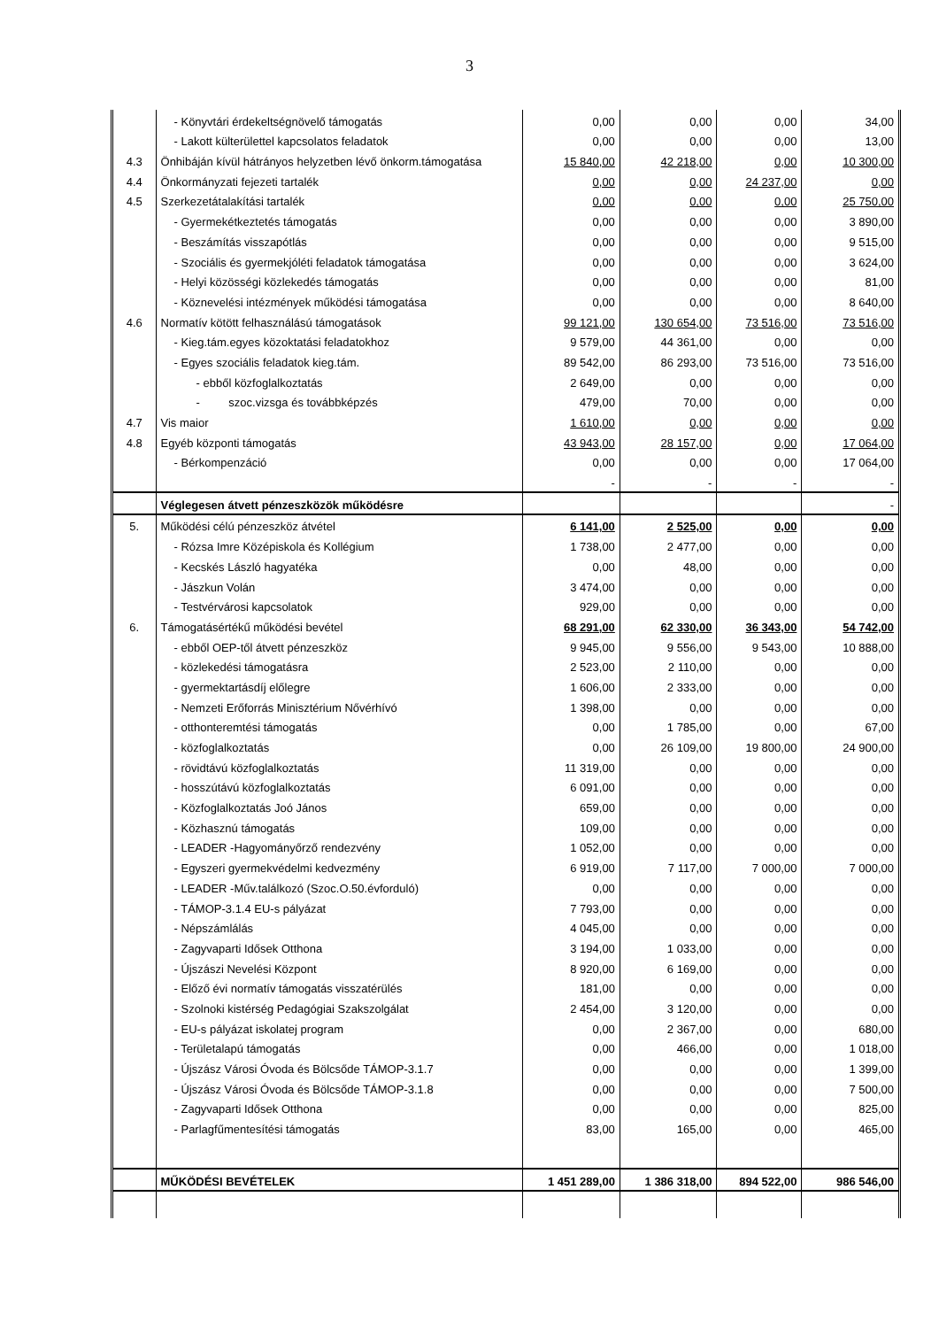3
| | - Könyvtári érdekeltségnövelő támogatás | 0,00 | 0,00 | 0,00 | 34,00 |
| | - Lakott külterülettel kapcsolatos feladatok | 0,00 | 0,00 | 0,00 | 13,00 |
| 4.3 | Önhibáján kívül hátrányos helyzetben lévő önkorm.támogatása | 15 840,00 | 42 218,00 | 0,00 | 10 300,00 |
| 4.4 | Önkormányzati fejezeti tartalék | 0,00 | 0,00 | 24 237,00 | 0,00 |
| 4.5 | Szerkezetátalakítási tartalék | 0,00 | 0,00 | 0,00 | 25 750,00 |
| | - Gyermekétkeztetés támogatás | 0,00 | 0,00 | 0,00 | 3 890,00 |
| | - Beszámítás visszapótlás | 0,00 | 0,00 | 0,00 | 9 515,00 |
| | - Szociális és gyermekjóléti feladatok támogatása | 0,00 | 0,00 | 0,00 | 3 624,00 |
| | - Helyi közösségi közlekedés támogatás | 0,00 | 0,00 | 0,00 | 81,00 |
| | - Köznevelési intézmények működési támogatása | 0,00 | 0,00 | 0,00 | 8 640,00 |
| 4.6 | Normatív kötött felhasználású támogatások | 99 121,00 | 130 654,00 | 73 516,00 | 73 516,00 |
| | - Kieg.tám.egyes közoktatási feladatokhoz | 9 579,00 | 44 361,00 | 0,00 | 0,00 |
| | - Egyes szociális feladatok kieg.tám. | 89 542,00 | 86 293,00 | 73 516,00 | 73 516,00 |
| | - ebből közfoglalkoztatás | 2 649,00 | 0,00 | 0,00 | 0,00 |
| | - szoc.vizsga és továbbképzés | 479,00 | 70,00 | 0,00 | 0,00 |
| 4.7 | Vis maior | 1 610,00 | 0,00 | 0,00 | 0,00 |
| 4.8 | Egyéb központi támogatás | 43 943,00 | 28 157,00 | 0,00 | 17 064,00 |
| | - Bérkompenzáció | 0,00 | 0,00 | 0,00 | 17 064,00 |
| | | - | - | - | - |
| | Véglegesen átvett pénzeszközök működésre | | | | - |
| 5. | Működési célú pénzeszköz átvétel | 6 141,00 | 2 525,00 | 0,00 | 0,00 |
| | - Rózsa Imre Középiskola és Kollégium | 1 738,00 | 2 477,00 | 0,00 | 0,00 |
| | - Kecskés László hagyatéka | 0,00 | 48,00 | 0,00 | 0,00 |
| | - Jászkun Volán | 3 474,00 | 0,00 | 0,00 | 0,00 |
| | - Testvérvárosi kapcsolatok | 929,00 | 0,00 | 0,00 | 0,00 |
| 6. | Támogatásértékű működési bevétel | 68 291,00 | 62 330,00 | 36 343,00 | 54 742,00 |
| | - ebből OEP-től átvett pénzeszköz | 9 945,00 | 9 556,00 | 9 543,00 | 10 888,00 |
| | - közlekedési támogatásra | 2 523,00 | 2 110,00 | 0,00 | 0,00 |
| | - gyermektartásdíj előlegre | 1 606,00 | 2 333,00 | 0,00 | 0,00 |
| | - Nemzeti Erőforrás Minisztérium Nővérhívó | 1 398,00 | 0,00 | 0,00 | 0,00 |
| | - otthonteremtési támogatás | 0,00 | 1 785,00 | 0,00 | 67,00 |
| | - közfoglalkoztatás | 0,00 | 26 109,00 | 19 800,00 | 24 900,00 |
| | - rövidtávú közfoglalkoztatás | 11 319,00 | 0,00 | 0,00 | 0,00 |
| | - hosszútávú közfoglalkoztatás | 6 091,00 | 0,00 | 0,00 | 0,00 |
| | - Közfoglalkoztatás Joó János | 659,00 | 0,00 | 0,00 | 0,00 |
| | - Közhasznú támogatás | 109,00 | 0,00 | 0,00 | 0,00 |
| | - LEADER -Hagyományőrző rendezvény | 1 052,00 | 0,00 | 0,00 | 0,00 |
| | - Egyszeri gyermekvédelmi kedvezmény | 6 919,00 | 7 117,00 | 7 000,00 | 7 000,00 |
| | - LEADER -Műv.találkozó (Szoc.O.50.évforduló) | 0,00 | 0,00 | 0,00 | 0,00 |
| | - TÁMOP-3.1.4 EU-s pályázat | 7 793,00 | 0,00 | 0,00 | 0,00 |
| | - Népszámlálás | 4 045,00 | 0,00 | 0,00 | 0,00 |
| | - Zagyvaparti Idősek Otthona | 3 194,00 | 1 033,00 | 0,00 | 0,00 |
| | - Újszászi Nevelési Központ | 8 920,00 | 6 169,00 | 0,00 | 0,00 |
| | - Előző évi normatív támogatás visszatérülés | 181,00 | 0,00 | 0,00 | 0,00 |
| | - Szolnoki kistérség Pedagógiai Szakszolgálat | 2 454,00 | 3 120,00 | 0,00 | 0,00 |
| | - EU-s pályázat iskolatej program | 0,00 | 2 367,00 | 0,00 | 680,00 |
| | - Területalapú támogatás | 0,00 | 466,00 | 0,00 | 1 018,00 |
| | - Újszász Városi Óvoda és Bölcsőde TÁMOP-3.1.7 | 0,00 | 0,00 | 0,00 | 1 399,00 |
| | - Újszász Városi Óvoda és Bölcsőde TÁMOP-3.1.8 | 0,00 | 0,00 | 0,00 | 7 500,00 |
| | - Zagyvaparti Idősek Otthona | 0,00 | 0,00 | 0,00 | 825,00 |
| | - Parlagfűmentesítési támogatás | 83,00 | 165,00 | 0,00 | 465,00 |
| | MŰKÖDÉSI BEVÉTELEK | 1 451 289,00 | 1 386 318,00 | 894 522,00 | 986 546,00 |